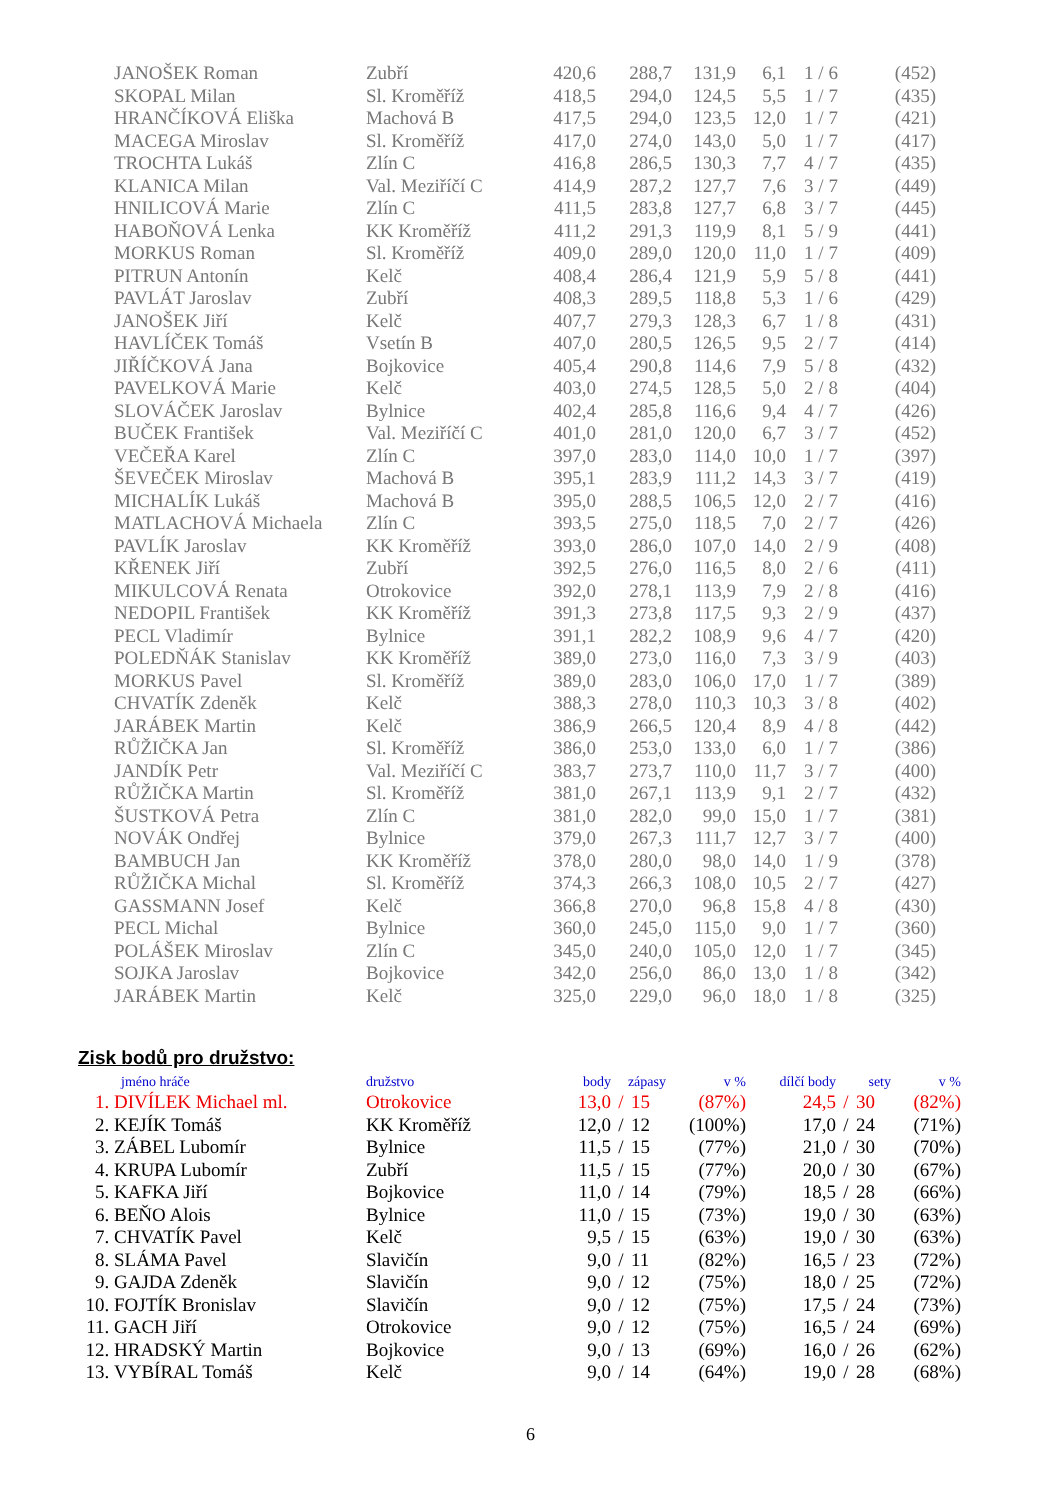| | JANOŠEK Roman | Zubří | 420,6 | 288,7 | 131,9 | 6,1 | 1 / 6 | (452) |
| | SKOPAL Milan | Sl. Kroměříž | 418,5 | 294,0 | 124,5 | 5,5 | 1 / 7 | (435) |
| | HRANČÍKOVÁ Eliška | Machová B | 417,5 | 294,0 | 123,5 | 12,0 | 1 / 7 | (421) |
| | MACEGA Miroslav | Sl. Kroměříž | 417,0 | 274,0 | 143,0 | 5,0 | 1 / 7 | (417) |
| | TROCHTA Lukáš | Zlín C | 416,8 | 286,5 | 130,3 | 7,7 | 4 / 7 | (435) |
| | KLANICA Milan | Val. Meziříčí C | 414,9 | 287,2 | 127,7 | 7,6 | 3 / 7 | (449) |
| | HNILICOVÁ Marie | Zlín C | 411,5 | 283,8 | 127,7 | 6,8 | 3 / 7 | (445) |
| | HABOŇOVÁ Lenka | KK Kroměříž | 411,2 | 291,3 | 119,9 | 8,1 | 5 / 9 | (441) |
| | MORKUS Roman | Sl. Kroměříž | 409,0 | 289,0 | 120,0 | 11,0 | 1 / 7 | (409) |
| | PITRUN Antonín | Kelč | 408,4 | 286,4 | 121,9 | 5,9 | 5 / 8 | (441) |
| | PAVLÁT Jaroslav | Zubří | 408,3 | 289,5 | 118,8 | 5,3 | 1 / 6 | (429) |
| | JANOŠEK Jiří | Kelč | 407,7 | 279,3 | 128,3 | 6,7 | 1 / 8 | (431) |
| | HAVLÍČEK Tomáš | Vsetín B | 407,0 | 280,5 | 126,5 | 9,5 | 2 / 7 | (414) |
| | JIŘÍČKOVÁ Jana | Bojkovice | 405,4 | 290,8 | 114,6 | 7,9 | 5 / 8 | (432) |
| | PAVELKOVÁ Marie | Kelč | 403,0 | 274,5 | 128,5 | 5,0 | 2 / 8 | (404) |
| | SLOVÁČEK Jaroslav | Bylnice | 402,4 | 285,8 | 116,6 | 9,4 | 4 / 7 | (426) |
| | BUČEK František | Val. Meziříčí C | 401,0 | 281,0 | 120,0 | 6,7 | 3 / 7 | (452) |
| | VEČEŘA Karel | Zlín C | 397,0 | 283,0 | 114,0 | 10,0 | 1 / 7 | (397) |
| | ŠEVEČEK Miroslav | Machová B | 395,1 | 283,9 | 111,2 | 14,3 | 3 / 7 | (419) |
| | MICHALÍK Lukáš | Machová B | 395,0 | 288,5 | 106,5 | 12,0 | 2 / 7 | (416) |
| | MATLACHOVÁ Michaela | Zlín C | 393,5 | 275,0 | 118,5 | 7,0 | 2 / 7 | (426) |
| | PAVLÍK Jaroslav | KK Kroměříž | 393,0 | 286,0 | 107,0 | 14,0 | 2 / 9 | (408) |
| | KŘENEK Jiří | Zubří | 392,5 | 276,0 | 116,5 | 8,0 | 2 / 6 | (411) |
| | MIKULCOVÁ Renata | Otrokovice | 392,0 | 278,1 | 113,9 | 7,9 | 2 / 8 | (416) |
| | NEDOPIL František | KK Kroměříž | 391,3 | 273,8 | 117,5 | 9,3 | 2 / 9 | (437) |
| | PECL Vladimír | Bylnice | 391,1 | 282,2 | 108,9 | 9,6 | 4 / 7 | (420) |
| | POLEDŇÁK Stanislav | KK Kroměříž | 389,0 | 273,0 | 116,0 | 7,3 | 3 / 9 | (403) |
| | MORKUS Pavel | Sl. Kroměříž | 389,0 | 283,0 | 106,0 | 17,0 | 1 / 7 | (389) |
| | CHVATÍK Zdeněk | Kelč | 388,3 | 278,0 | 110,3 | 10,3 | 3 / 8 | (402) |
| | JARÁBEK Martin | Kelč | 386,9 | 266,5 | 120,4 | 8,9 | 4 / 8 | (442) |
| | RŮŽIČKA Jan | Sl. Kroměříž | 386,0 | 253,0 | 133,0 | 6,0 | 1 / 7 | (386) |
| | JANDÍK Petr | Val. Meziříčí C | 383,7 | 273,7 | 110,0 | 11,7 | 3 / 7 | (400) |
| | RŮŽIČKA Martin | Sl. Kroměříž | 381,0 | 267,1 | 113,9 | 9,1 | 2 / 7 | (432) |
| | ŠUSTKOVÁ Petra | Zlín C | 381,0 | 282,0 | 99,0 | 15,0 | 1 / 7 | (381) |
| | NOVÁK Ondřej | Bylnice | 379,0 | 267,3 | 111,7 | 12,7 | 3 / 7 | (400) |
| | BAMBUCH Jan | KK Kroměříž | 378,0 | 280,0 | 98,0 | 14,0 | 1 / 9 | (378) |
| | RŮŽIČKA Michal | Sl. Kroměříž | 374,3 | 266,3 | 108,0 | 10,5 | 2 / 7 | (427) |
| | GASSMANN Josef | Kelč | 366,8 | 270,0 | 96,8 | 15,8 | 4 / 8 | (430) |
| | PECL Michal | Bylnice | 360,0 | 245,0 | 115,0 | 9,0 | 1 / 7 | (360) |
| | POLÁŠEK Miroslav | Zlín C | 345,0 | 240,0 | 105,0 | 12,0 | 1 / 7 | (345) |
| | SOJKA Jaroslav | Bojkovice | 342,0 | 256,0 | 86,0 | 13,0 | 1 / 8 | (342) |
| | JARÁBEK Martin | Kelč | 325,0 | 229,0 | 96,0 | 18,0 | 1 / 8 | (325) |
Zisk bodů pro družstvo:
| | jméno hráče | družstvo | body | zápasy | | v % | dílčí body | sety | | v % |
| 1. | DIVÍLEK Michael ml. | Otrokovice | 13,0 | / | 15 | (87%) | 24,5 | / | 30 | (82%) |
| 2. | KEJÍK Tomáš | KK Kroměříž | 12,0 | / | 12 | (100%) | 17,0 | / | 24 | (71%) |
| 3. | ZÁBEL Lubomír | Bylnice | 11,5 | / | 15 | (77%) | 21,0 | / | 30 | (70%) |
| 4. | KRUPA Lubomír | Zubří | 11,5 | / | 15 | (77%) | 20,0 | / | 30 | (67%) |
| 5. | KAFKA Jiří | Bojkovice | 11,0 | / | 14 | (79%) | 18,5 | / | 28 | (66%) |
| 6. | BEŇO Alois | Bylnice | 11,0 | / | 15 | (73%) | 19,0 | / | 30 | (63%) |
| 7. | CHVATÍK Pavel | Kelč | 9,5 | / | 15 | (63%) | 19,0 | / | 30 | (63%) |
| 8. | SLÁMA Pavel | Slavičín | 9,0 | / | 11 | (82%) | 16,5 | / | 23 | (72%) |
| 9. | GAJDA Zdeněk | Slavičín | 9,0 | / | 12 | (75%) | 18,0 | / | 25 | (72%) |
| 10. | FOJTÍK Bronislav | Slavičín | 9,0 | / | 12 | (75%) | 17,5 | / | 24 | (73%) |
| 11. | GACH Jiří | Otrokovice | 9,0 | / | 12 | (75%) | 16,5 | / | 24 | (69%) |
| 12. | HRADSKÝ Martin | Bojkovice | 9,0 | / | 13 | (69%) | 16,0 | / | 26 | (62%) |
| 13. | VYBÍRAL Tomáš | Kelč | 9,0 | / | 14 | (64%) | 19,0 | / | 28 | (68%) |
6